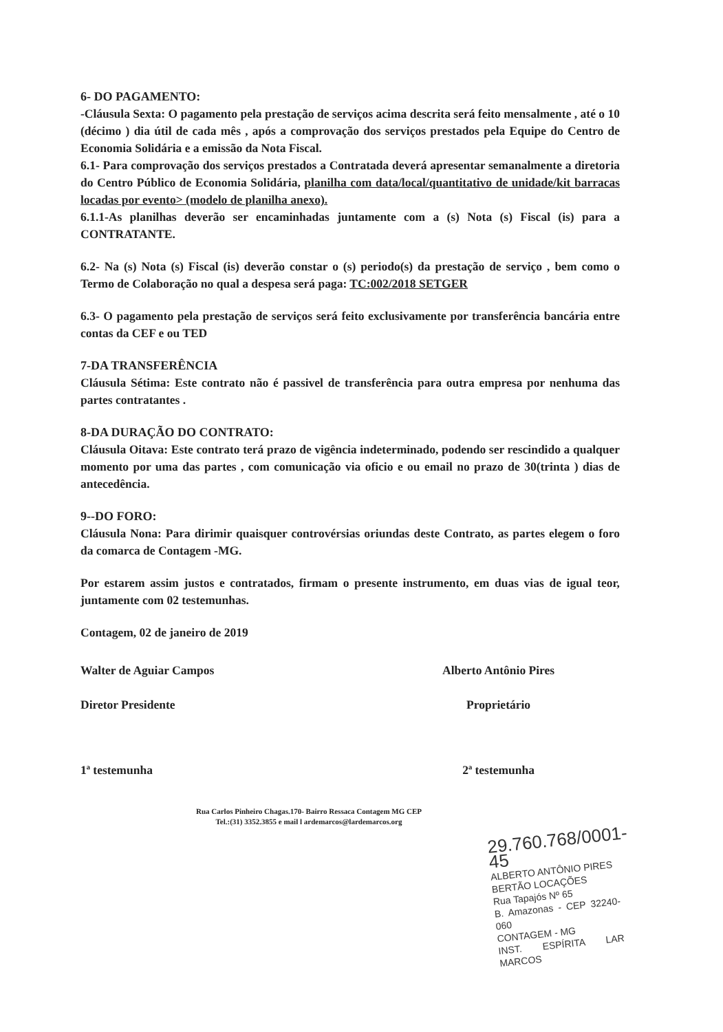6- DO PAGAMENTO:
-Cláusula Sexta: O pagamento pela prestação de serviços acima descrita será feito mensalmente , até o 10 (décimo ) dia útil de cada mês , após a comprovação dos serviços prestados pela Equipe do Centro de Economia Solidária e a emissão da Nota Fiscal.
6.1- Para comprovação dos serviços prestados a Contratada deverá apresentar semanalmente a diretoria do Centro Público de Economia Solidária, planilha com data/local/quantitativo de unidade/kit barracas locadas por evento> (modelo de planilha anexo).
6.1.1-As planilhas deverão ser encaminhadas juntamente com a (s) Nota (s) Fiscal (is) para a CONTRATANTE.
6.2- Na (s) Nota (s) Fiscal (is) deverão constar o (s) periodo(s) da prestação de serviço , bem como o Termo de Colaboração no qual a despesa será paga: TC:002/2018 SETGER
6.3- O pagamento pela prestação de serviços será feito exclusivamente por transferência bancária entre contas da CEF e ou TED
7-DA TRANSFERÊNCIA
Cláusula Sétima: Este contrato não é passivel de transferência para outra empresa por nenhuma das partes contratantes .
8-DA DURAÇÃO DO CONTRATO:
Cláusula Oitava: Este contrato terá prazo de vigência indeterminado, podendo ser rescindido a qualquer momento por uma das partes , com comunicação via oficio e ou email no prazo de 30(trinta ) dias de antecedência.
9--DO FORO:
Cláusula Nona: Para dirimir quaisquer controvérsias oriundas deste Contrato, as partes elegem o foro da comarca de Contagem -MG.
Por estarem assim justos e contratados, firmam o presente instrumento, em duas vias de igual teor, juntamente com 02 testemunhas.
Contagem, 02 de janeiro de 2019
Walter de Aguiar Campos
Diretor Presidente
Alberto Antônio Pires
Proprietário
1ª testemunha 2ª testemunha
Rua Carlos Pinheiro Chagas.170- Bairro Ressaca Contagem MG CEP
Tel.:(31) 3352.3855 e mail l ardemarcos@lardemarcos.org
29.760.768/0001-45
ALBERTO ANTÔNIO PIRES
BERTÃO LOCAÇÕES
Rua Tapajós Nº 65
B. Amazonas - CEP 32240-060
CONTAGEM - MG
INST. ESPÍRITA LAR MARCOS